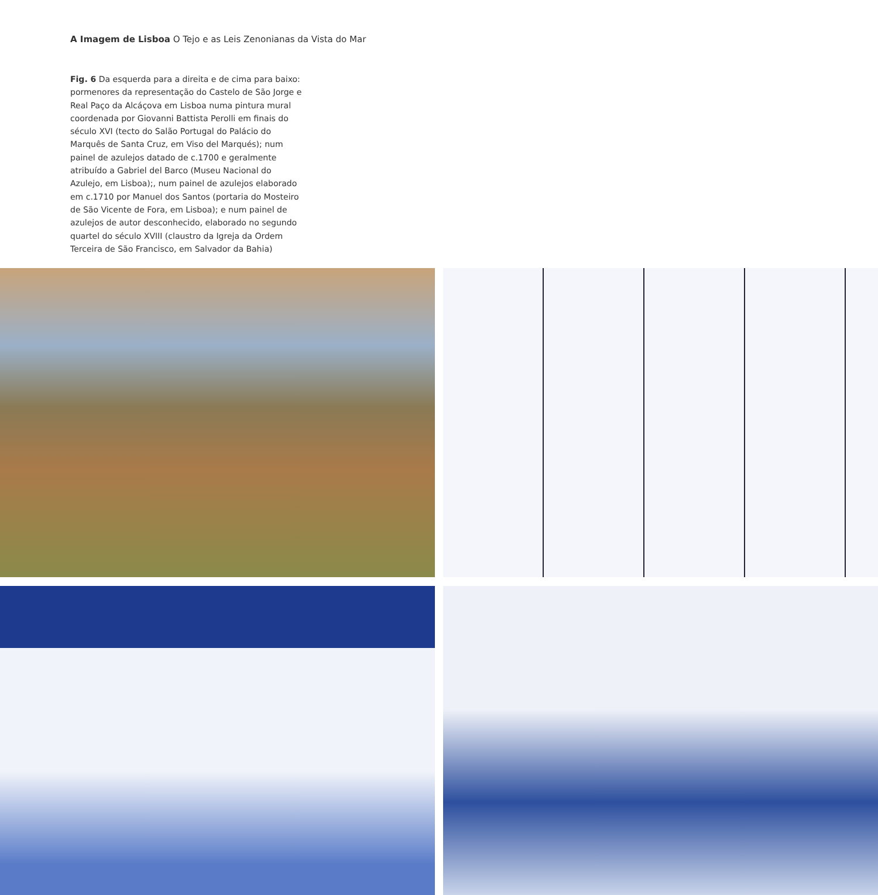A Imagem de Lisboa O Tejo e as Leis Zenonianas da Vista do Mar
Fig. 6 Da esquerda para a direita e de cima para baixo: pormenores da representação do Castelo de São Jorge e Real Paço da Alcáçova em Lisboa numa pintura mural coordenada por Giovanni Battista Perolli em finais do século XVI (tecto do Salão Portugal do Palácio do Marquês de Santa Cruz, em Viso del Marqués); num painel de azulejos datado de c.1700 e geralmente atribuído a Gabriel del Barco (Museu Nacional do Azulejo, em Lisboa);, num painel de azulejos elaborado em c.1710 por Manuel dos Santos (portaria do Mosteiro de São Vicente de Fora, em Lisboa); e num painel de azulejos de autor desconhecido, elaborado no segundo quartel do século XVIII (claustro da Igreja da Ordem Terceira de São Francisco, em Salvador da Bahia)